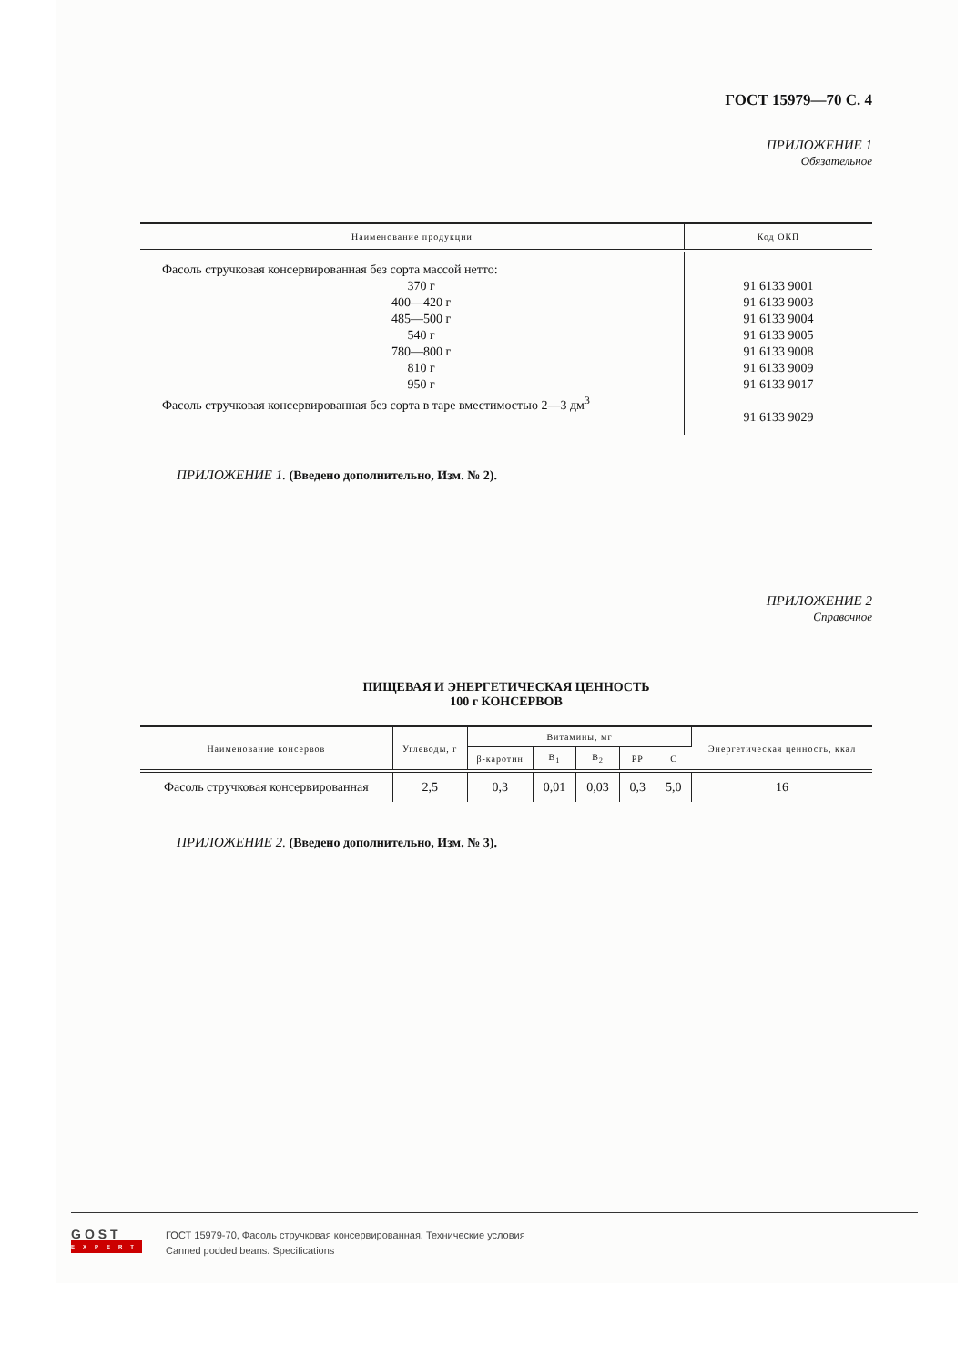ГОСТ 15979—70 С. 4
ПРИЛОЖЕНИЕ 1
Обязательное
| Наименование продукции | Код ОКП |
| --- | --- |
| Фасоль стручковая консервированная без сорта массой нетто: 370 г 400—420 г 485—500 г 540 г 780—800 г 810 г 950 г Фасоль стручковая консервированная без сорта в таре вместимостью 2—3 дм<sup>3</sup> | 91 6133 9001 91 6133 9003 91 6133 9004 91 6133 9005 91 6133 9008 91 6133 9009 91 6133 9017 91 6133 9029 |
ПРИЛОЖЕНИЕ 1. (Введено дополнительно, Изм. № 2).
ПРИЛОЖЕНИЕ 2
Справочное
ПИЩЕВАЯ И ЭНЕРГЕТИЧЕСКАЯ ЦЕННОСТЬ
100 г КОНСЕРВОВ
| Наименование консервов | Углеводы, г | Витамины, мг | | | | | Энергетическая ценность, ккал |
| --- | --- | --- | --- | --- | --- | --- | --- |
| | | β-каротин | B<sub>1</sub> | B<sub>2</sub> | PP | C | |
| Фасоль стручковая консервированная | 2,5 | 0,3 | 0,01 | 0,03 | 0,3 | 5,0 | 16 |
ПРИЛОЖЕНИЕ 2. (Введено дополнительно, Изм. № 3).
GOST
EXPERT
ГОСТ 15979-70, Фасоль стручковая консервированная. Технические условия
Canned podded beans. Specifications